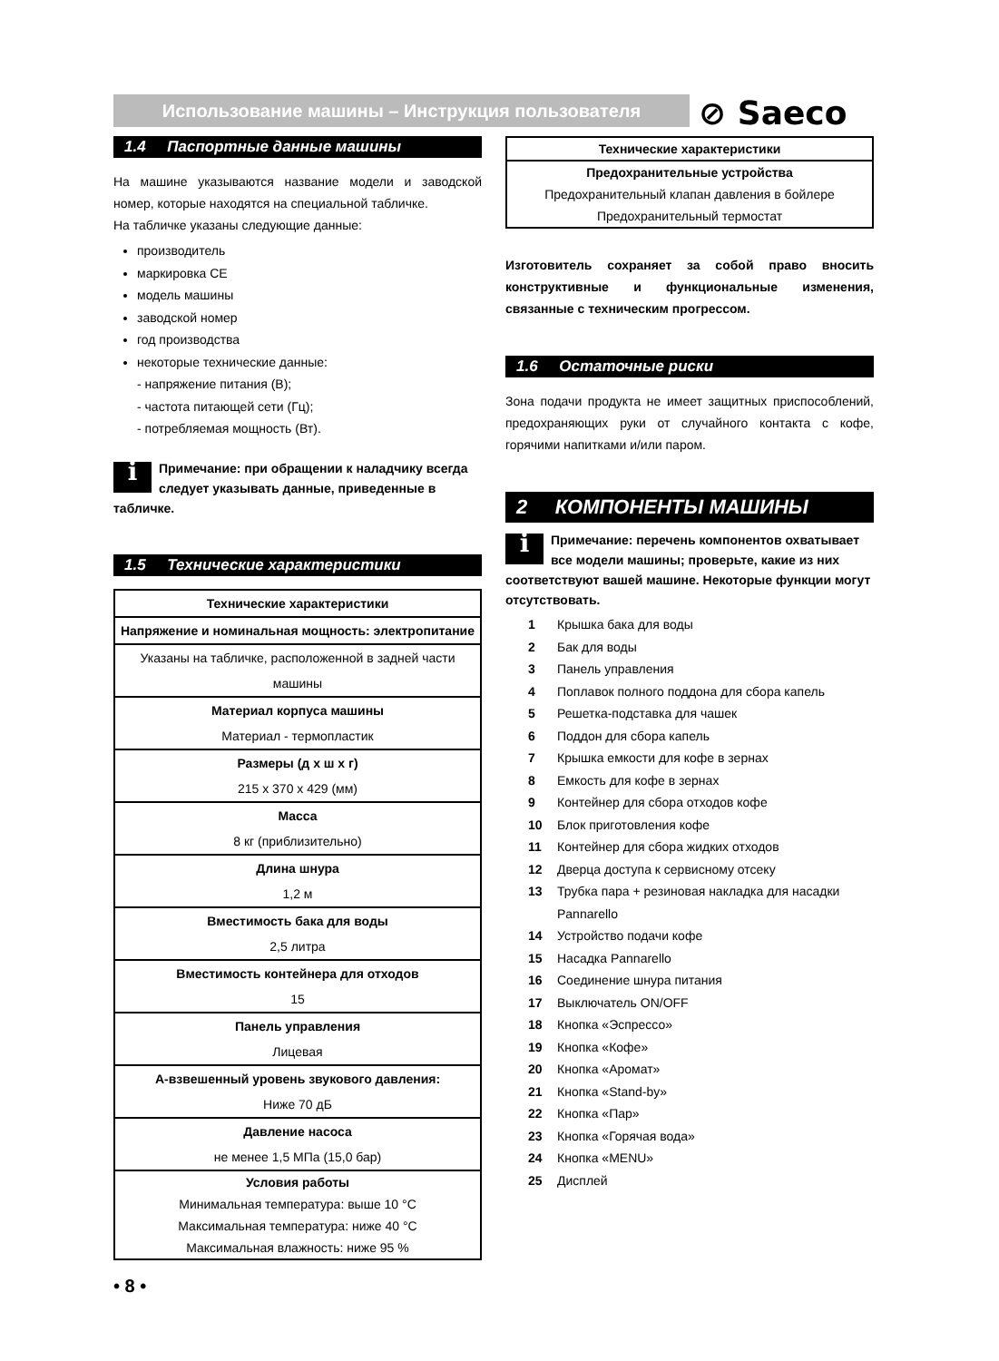Использование машины – Инструкция пользователя ⊘ Saeco
1.4 Паспортные данные машины
На машине указываются название модели и заводской номер, которые находятся на специальной табличке.
На табличке указаны следующие данные:
производитель
маркировка CE
модель машины
заводской номер
год производства
некоторые технические данные:
- напряжение питания (В);
- частота питающей сети (Гц);
- потребляемая мощность (Вт).
i
Примечание: при обращении к наладчику всегда следует указывать данные, приведенные в табличке.
1.5 Технические характеристики
| Технические характеристики |
| --- |
| Напряжение и номинальная мощность: электропитание |
| Указаны на табличке, расположенной в задней части машины |
| Материал корпуса машины Материал - термопластик |
| Размеры (д х ш х г) 215 x 370 x 429 (мм) |
| Масса 8 кг (приблизительно) |
| Длина шнура 1,2 м |
| Вместимость бака для воды 2,5 литра |
| Вместимость контейнера для отходов 15 |
| Панель управления Лицевая |
| A-взвешенный уровень звукового давления: Ниже 70 дБ |
| Давление насоса не менее 1,5 МПа (15,0 бар) |
| Условия работы Минимальная температура: выше 10 °C Максимальная температура: ниже 40 °C Максимальная влажность: ниже 95 % |
• 8 •
| Технические характеристики |
| --- |
| Предохранительные устройства Предохранительный клапан давления в бойлере Предохранительный термостат |
Изготовитель сохраняет за собой право вносить конструктивные и функциональные изменения, связанные с техническим прогрессом.
1.6 Остаточные риски
Зона подачи продукта не имеет защитных приспособлений, предохраняющих руки от случайного контакта с кофе, горячими напитками и/или паром.
2 КОМПОНЕНТЫ МАШИНЫ
i
Примечание: перечень компонентов охватывает все модели машины; проверьте, какие из них соответствуют вашей машине. Некоторые функции могут отсутствовать.
1 Крышка бака для воды
2 Бак для воды
3 Панель управления
4 Поплавок полного поддона для сбора капель
5 Решетка-подставка для чашек
6 Поддон для сбора капель
7 Крышка емкости для кофе в зернах
8 Емкость для кофе в зернах
9 Контейнер для сбора отходов кофе
10 Блок приготовления кофе
11 Контейнер для сбора жидких отходов
12 Дверца доступа к сервисному отсеку
13 Трубка пара + резиновая накладка для насадки
Pannarello
14 Устройство подачи кофе
15 Насадка Pannarello
16 Соединение шнура питания
17 Выключатель ON/OFF
18 Кнопка «Эспрессо»
19 Кнопка «Кофе»
20 Кнопка «Аромат»
21 Кнопка «Stand-by»
22 Кнопка «Пар»
23 Кнопка «Горячая вода»
24 Кнопка «MENU»
25 Дисплей